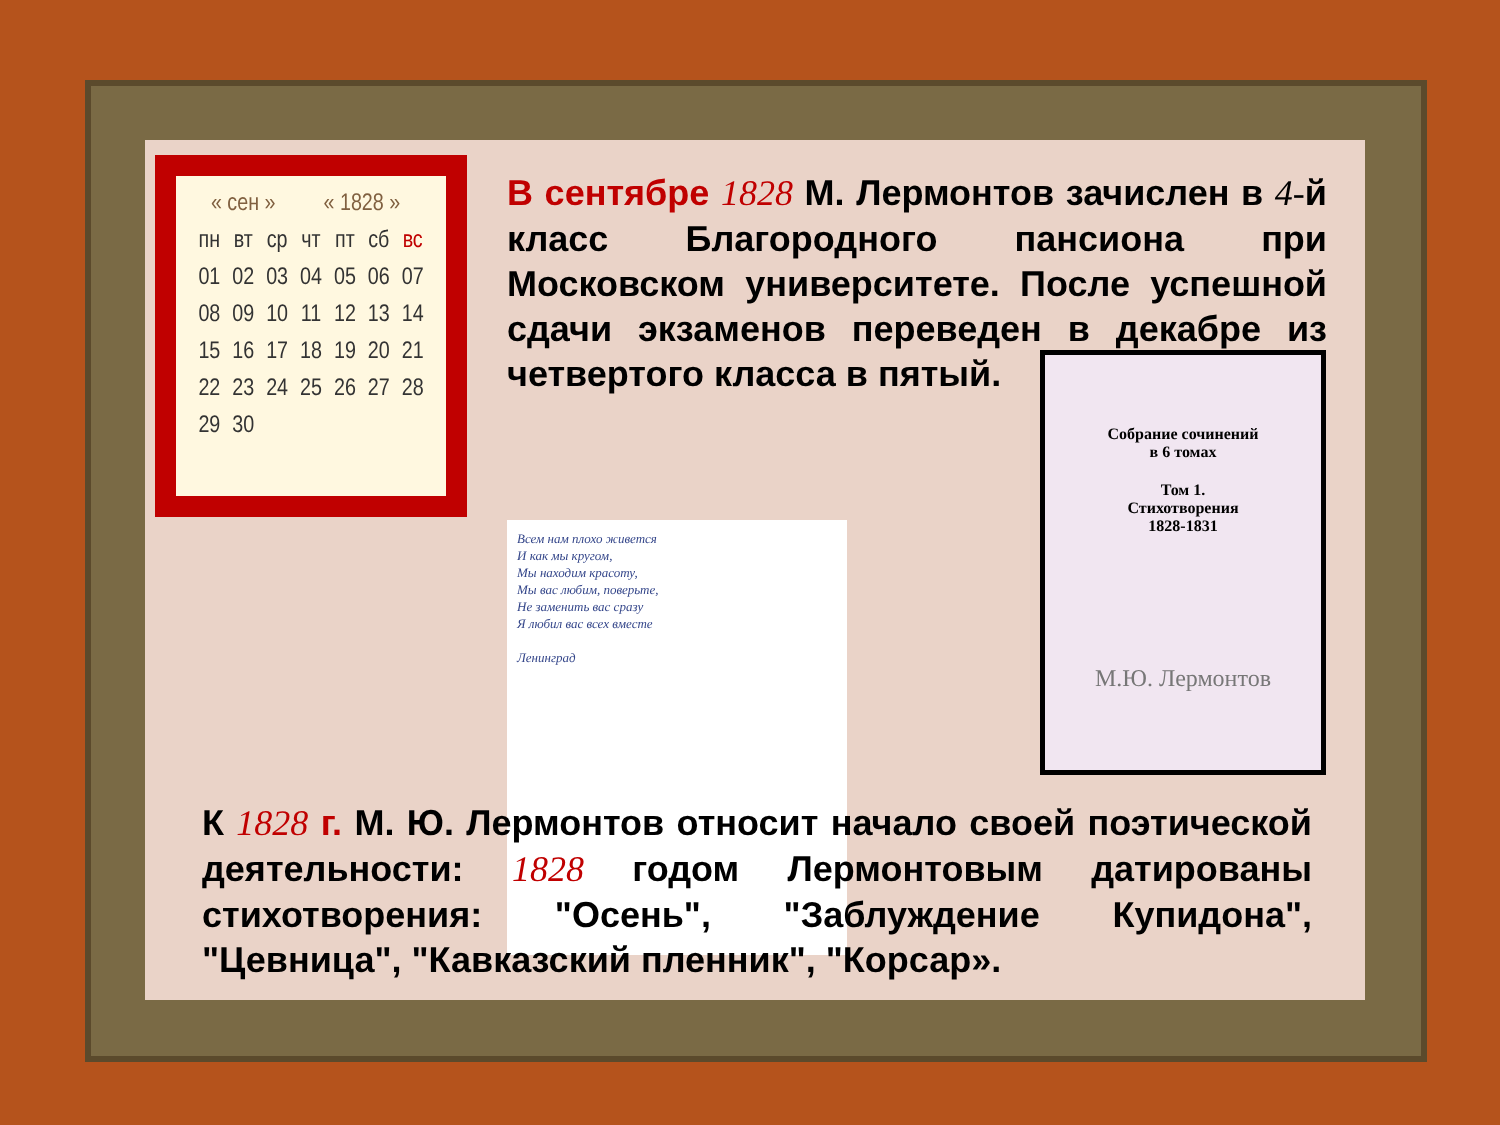| « сен » | | | « 1828 » | | | |
| --- | --- | --- | --- | --- | --- | --- |
| пн | вт | ср | чт | пт | сб | вс |
| 01 | 02 | 03 | 04 | 05 | 06 | 07 |
| 08 | 09 | 10 | 11 | 12 | 13 | 14 |
| 15 | 16 | 17 | 18 | 19 | 20 | 21 |
| 22 | 23 | 24 | 25 | 26 | 27 | 28 |
| 29 | 30 | | | | | |
В сентябре 1828 М. Лермонтов зачислен в 4-й класс Благородного пансиона при Московском университете. После успешной сдачи экзаменов переведен в декабре из четвертого класса в пятый.
Всем нам плохо живется
И как мы кругом,
Мы находим красоту,
Мы вас любим, поверьте,
Не заменить вас сразу
Я любил вас всех вместе
Ленинград
Собрание сочинений
в 6 томах
Том 1.
Стихотворения
1828-1831
М.Ю. Лермонтов
К 1828 г. М. Ю. Лермонтов относит начало своей поэтической деятельности: 1828 годом Лермонтовым датированы стихотворения: "Осень", "Заблуждение Купидона", "Цевница", "Кавказский пленник", "Корсар».